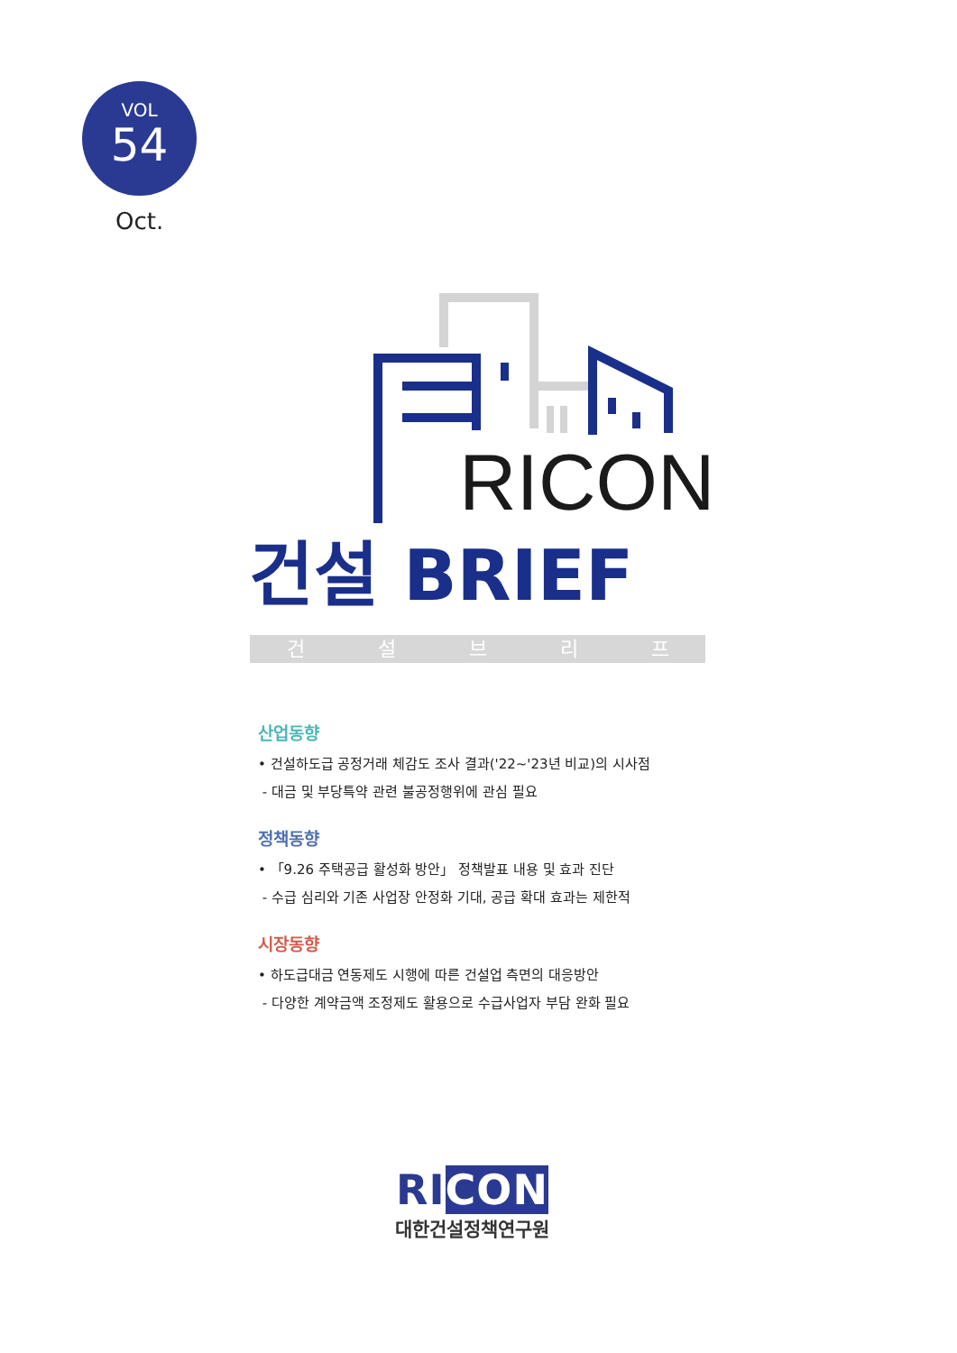VOL
54
Oct.
RICON
건설 BRIEF
건설브리프
산업동향
• 건설하도급 공정거래 체감도 조사 결과('22~'23년 비교)의 시사점
- 대금 및 부당특약 관련 불공정행위에 관심 필요
정책동향
• 「9.26 주택공급 활성화 방안」 정책발표 내용 및 효과 진단
- 수급 심리와 기존 사업장 안정화 기대, 공급 확대 효과는 제한적
시장동향
• 하도급대금 연동제도 시행에 따른 건설업 측면의 대응방안
- 다양한 계약금액 조정제도 활용으로 수급사업자 부담 완화 필요
RICON
대한건설정책연구원